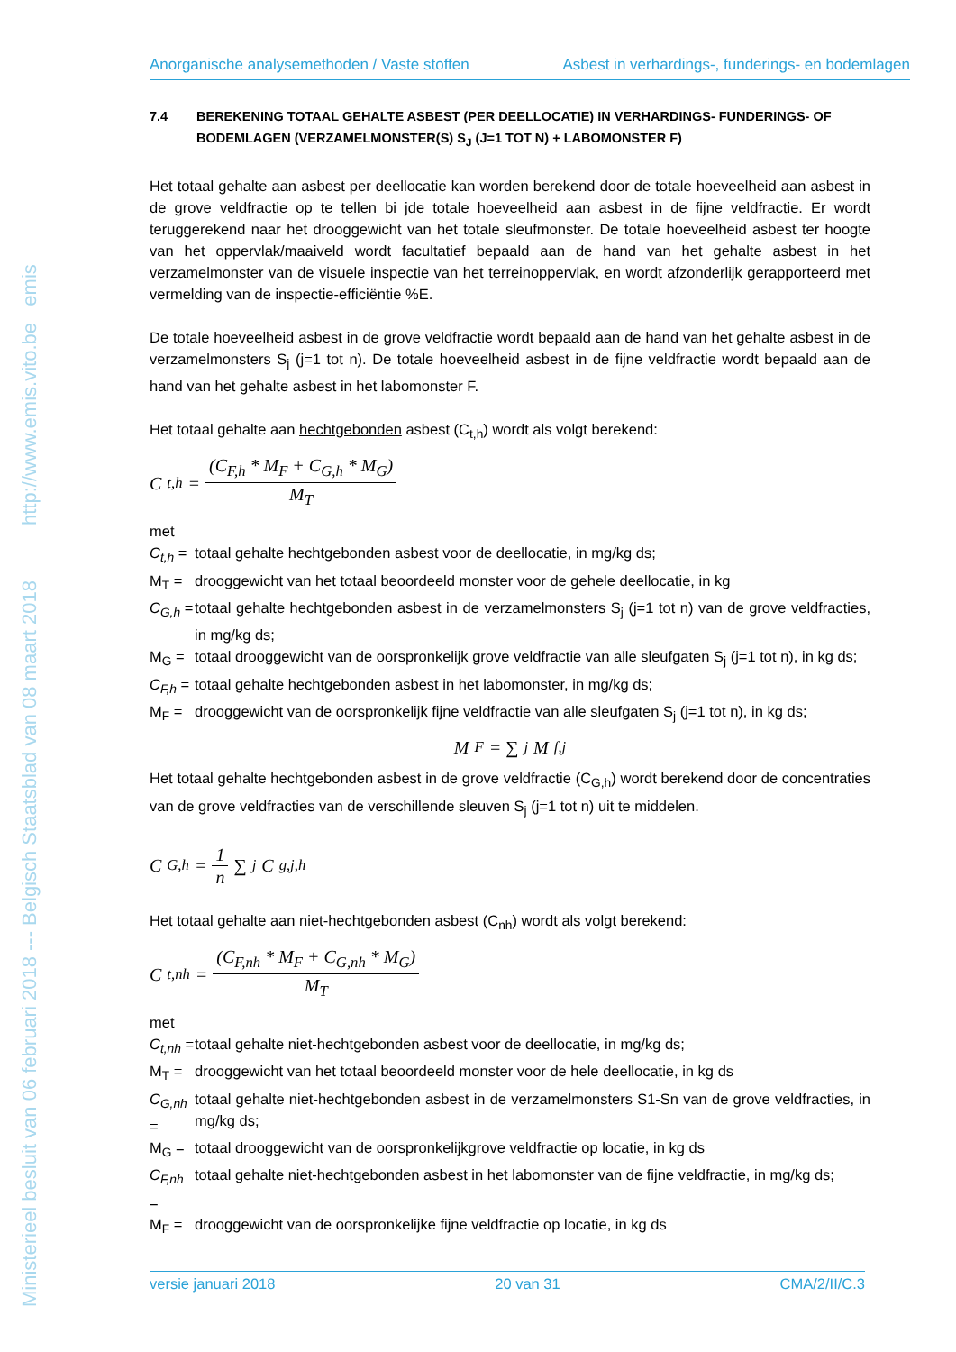Ministerieel besluit van 06 februari 2018 --- Belgisch Staatsblad van 08 maart 2018 http://www.emis.vito.be emis
Anorganische analysemethoden / Vaste stoffen Asbest in verhardings-, funderings- en bodemlagen
7.4 BEREKENING TOTAAL GEHALTE ASBEST (PER DEELLOCATIE) IN VERHARDINGS- FUNDERINGS- OF BODEMLAGEN (VERZAMELMONSTER(S) S<sub>J</sub> (J=1 TOT N) + LABOMONSTER F)
Het totaal gehalte aan asbest per deellocatie kan worden berekend door de totale hoeveelheid aan asbest in de grove veldfractie op te tellen bi jde totale hoeveelheid aan asbest in de fijne veldfractie. Er wordt teruggerekend naar het drooggewicht van het totale sleufmonster. De totale hoeveelheid asbest ter hoogte van het oppervlak/maaiveld wordt facultatief bepaald aan de hand van het gehalte asbest in het verzamelmonster van de visuele inspectie van het terreinoppervlak, en wordt afzonderlijk gerapporteerd met vermelding van de inspectie-efficiëntie %E.
De totale hoeveelheid asbest in de grove veldfractie wordt bepaald aan de hand van het gehalte asbest in de verzamelmonsters S<sub>j</sub> (j=1 tot n). De totale hoeveelheid asbest in de fijne veldfractie wordt bepaald aan de hand van het gehalte asbest in het labomonster F.
Het totaal gehalte aan hechtgebonden asbest (C<sub>t,h</sub>) wordt als volgt berekend:
C<sub>t,h</sub> = (C<sub>F,h</sub> * M<sub>F</sub> + C<sub>G,h</sub> * M<sub>G</sub>) M<sub>T</sub>
met
C<sub>t,h</sub> = totaal gehalte hechtgebonden asbest voor de deellocatie, in mg/kg ds;
M<sub>T</sub> = drooggewicht van het totaal beoordeeld monster voor de gehele deellocatie, in kg
C<sub>G,h</sub> = totaal gehalte hechtgebonden asbest in de verzamelmonsters S<sub>j</sub> (j=1 tot n) van de grove veldfracties, in mg/kg ds;
M<sub>G</sub> = totaal drooggewicht van de oorspronkelijk grove veldfractie van alle sleufgaten S<sub>j</sub> (j=1 tot n), in kg ds;
C<sub>F,h</sub> = totaal gehalte hechtgebonden asbest in het labomonster, in mg/kg ds;
M<sub>F</sub> = drooggewicht van de oorspronkelijk fijne veldfractie van alle sleufgaten S<sub>j</sub> (j=1 tot n), in kg ds;
M<sub>F</sub> = ∑<sub>j</sub> M<sub>f,j</sub>
Het totaal gehalte hechtgebonden asbest in de grove veldfractie (C<sub>G,h</sub>) wordt berekend door de concentraties van de grove veldfracties van de verschillende sleuven S<sub>j</sub> (j=1 tot n) uit te middelen.
C<sub>G,h</sub> = 1 n ∑<sub>j</sub> C<sub>g,j,h</sub>
Het totaal gehalte aan niet-hechtgebonden asbest (C<sub>nh</sub>) wordt als volgt berekend:
C<sub>t,nh</sub> = (C<sub>F,nh</sub> * M<sub>F</sub> + C<sub>G,nh</sub> * M<sub>G</sub>) M<sub>T</sub>
met
C<sub>t,nh</sub> = totaal gehalte niet-hechtgebonden asbest voor de deellocatie, in mg/kg ds;
M<sub>T</sub> = drooggewicht van het totaal beoordeeld monster voor de hele deellocatie, in kg ds
C<sub>G,nh</sub> = totaal gehalte niet-hechtgebonden asbest in de verzamelmonsters S1-Sn van de grove veldfracties, in mg/kg ds;
M<sub>G</sub> = totaal drooggewicht van de oorspronkelijkgrove veldfractie op locatie, in kg ds
C<sub>F,nh</sub> = totaal gehalte niet-hechtgebonden asbest in het labomonster van de fijne veldfractie, in mg/kg ds;
M<sub>F</sub> = drooggewicht van de oorspronkelijke fijne veldfractie op locatie, in kg ds
versie januari 2018 20 van 31 CMA/2/II/C.3